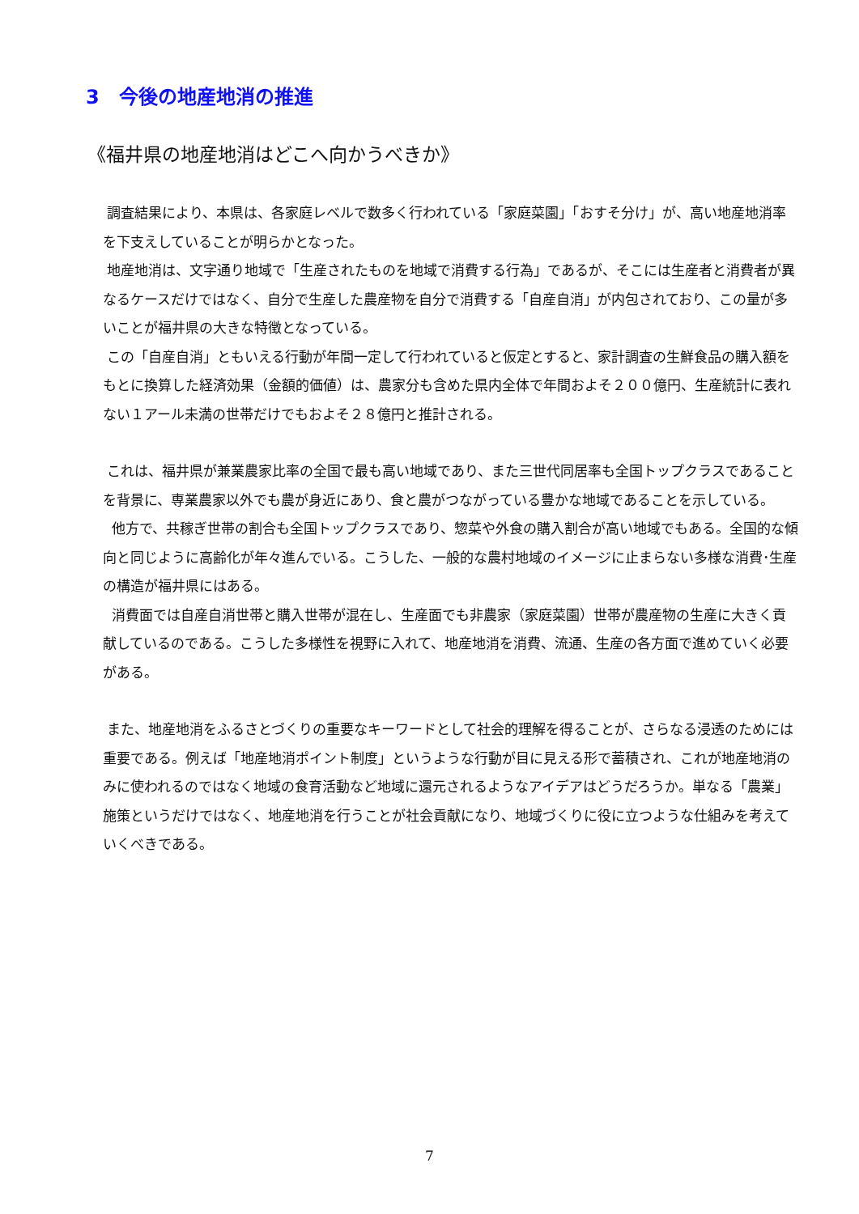3　今後の地産地消の推進
《福井県の地産地消はどこへ向かうべきか》
調査結果により、本県は、各家庭レベルで数多く行われている「家庭菜園」「おすそ分け」が、高い地産地消率を下支えしていることが明らかとなった。
地産地消は、文字通り地域で「生産されたものを地域で消費する行為」であるが、そこには生産者と消費者が異なるケースだけではなく、自分で生産した農産物を自分で消費する「自産自消」が内包されており、この量が多いことが福井県の大きな特徴となっている。
この「自産自消」ともいえる行動が年間一定して行われていると仮定とすると、家計調査の生鮮食品の購入額をもとに換算した経済効果（金額的価値）は、農家分も含めた県内全体で年間およそ２００億円、生産統計に表れない１アール未満の世帯だけでもおよそ２８億円と推計される。
これは、福井県が兼業農家比率の全国で最も高い地域であり、また三世代同居率も全国トップクラスであることを背景に、専業農家以外でも農が身近にあり、食と農がつながっている豊かな地域であることを示している。
他方で、共稼ぎ世帯の割合も全国トップクラスであり、惣菜や外食の購入割合が高い地域でもある。全国的な傾向と同じように高齢化が年々進んでいる。こうした、一般的な農村地域のイメージに止まらない多様な消費･生産の構造が福井県にはある。
消費面では自産自消世帯と購入世帯が混在し、生産面でも非農家（家庭菜園）世帯が農産物の生産に大きく貢献しているのである。こうした多様性を視野に入れて、地産地消を消費、流通、生産の各方面で進めていく必要がある。
また、地産地消をふるさとづくりの重要なキーワードとして社会的理解を得ることが、さらなる浸透のためには重要である。例えば「地産地消ポイント制度」というような行動が目に見える形で蓄積され、これが地産地消のみに使われるのではなく地域の食育活動など地域に還元されるようなアイデアはどうだろうか。単なる「農業」施策というだけではなく、地産地消を行うことが社会貢献になり、地域づくりに役に立つような仕組みを考えていくべきである。
7